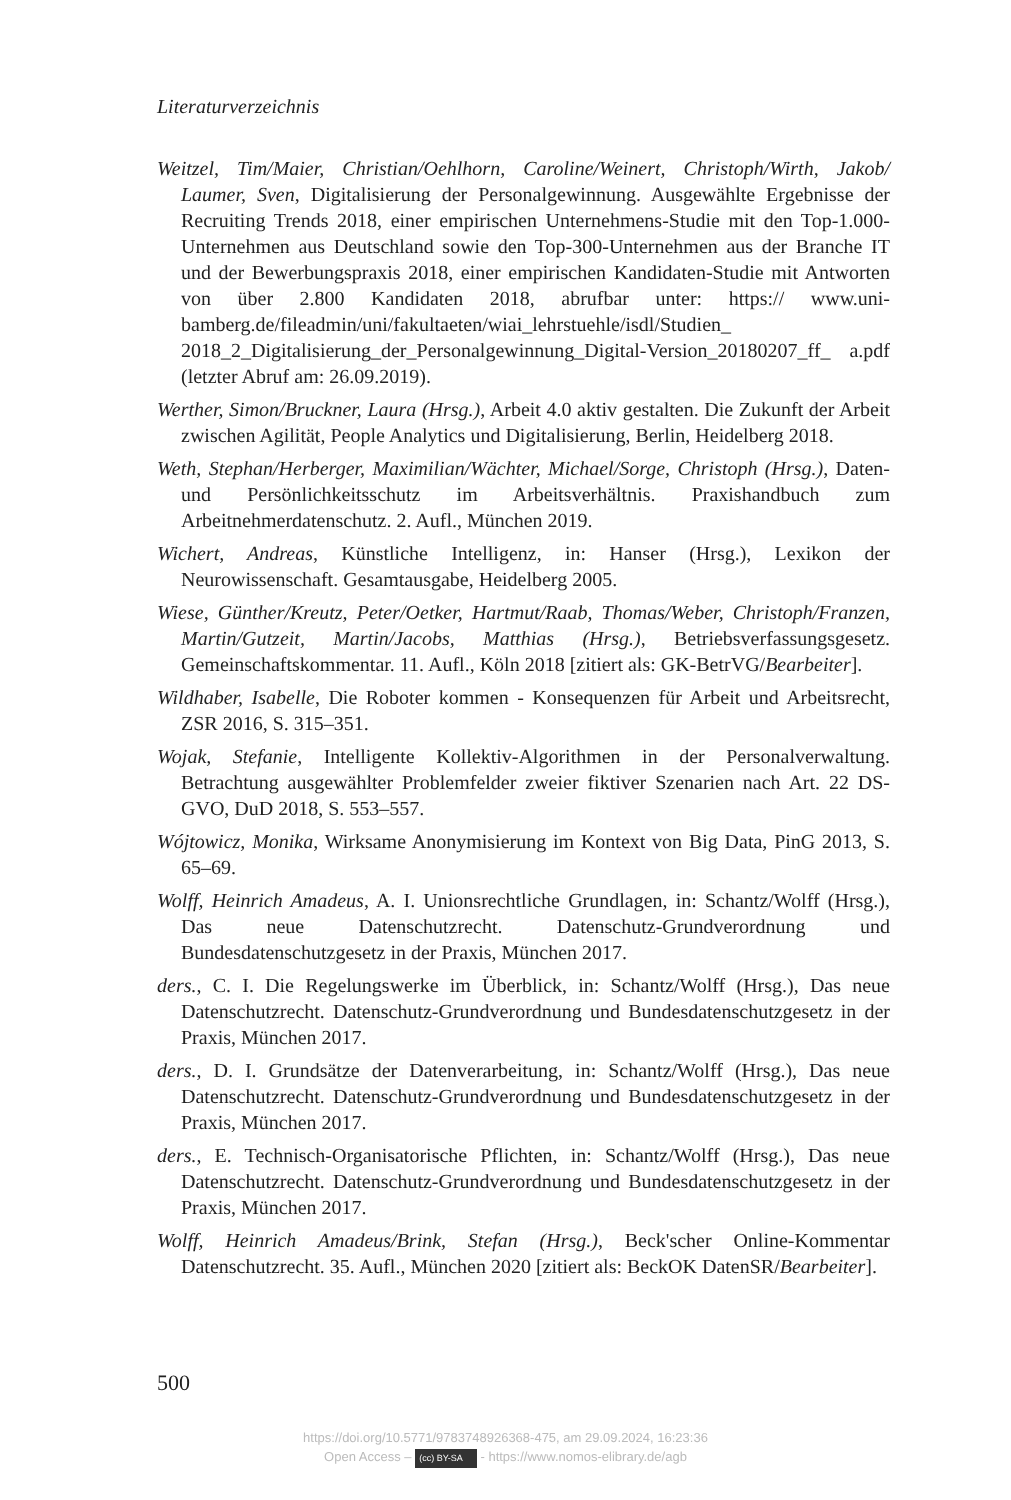Literaturverzeichnis
Weitzel, Tim/Maier, Christian/Oehlhorn, Caroline/Weinert, Christoph/Wirth, Jakob/ Laumer, Sven, Digitalisierung der Personalgewinnung. Ausgewählte Ergebnisse der Recruiting Trends 2018, einer empirischen Unternehmens-Studie mit den Top-1.000-Unternehmen aus Deutschland sowie den Top-300-Unternehmen aus der Branche IT und der Bewerbungspraxis 2018, einer empirischen Kandidaten-Studie mit Antworten von über 2.800 Kandidaten 2018, abrufbar unter: https:// www.uni-bamberg.de/fileadmin/uni/fakultaeten/wiai_lehrstuehle/isdl/Studien_ 2018_2_Digitalisierung_der_Personalgewinnung_Digital-Version_20180207_ff_ a.pdf (letzter Abruf am: 26.09.2019).
Werther, Simon/Bruckner, Laura (Hrsg.), Arbeit 4.0 aktiv gestalten. Die Zukunft der Arbeit zwischen Agilität, People Analytics und Digitalisierung, Berlin, Heidelberg 2018.
Weth, Stephan/Herberger, Maximilian/Wächter, Michael/Sorge, Christoph (Hrsg.), Daten- und Persönlichkeitsschutz im Arbeitsverhältnis. Praxishandbuch zum Arbeitnehmerdatenschutz. 2. Aufl., München 2019.
Wichert, Andreas, Künstliche Intelligenz, in: Hanser (Hrsg.), Lexikon der Neurowissenschaft. Gesamtausgabe, Heidelberg 2005.
Wiese, Günther/Kreutz, Peter/Oetker, Hartmut/Raab, Thomas/Weber, Christoph/Franzen, Martin/Gutzeit, Martin/Jacobs, Matthias (Hrsg.), Betriebsverfassungsgesetz. Gemeinschaftskommentar. 11. Aufl., Köln 2018 [zitiert als: GK-BetrVG/Bearbeiter].
Wildhaber, Isabelle, Die Roboter kommen - Konsequenzen für Arbeit und Arbeitsrecht, ZSR 2016, S. 315–351.
Wojak, Stefanie, Intelligente Kollektiv-Algorithmen in der Personalverwaltung. Betrachtung ausgewählter Problemfelder zweier fiktiver Szenarien nach Art. 22 DS-GVO, DuD 2018, S. 553–557.
Wójtowicz, Monika, Wirksame Anonymisierung im Kontext von Big Data, PinG 2013, S. 65–69.
Wolff, Heinrich Amadeus, A. I. Unionsrechtliche Grundlagen, in: Schantz/Wolff (Hrsg.), Das neue Datenschutzrecht. Datenschutz-Grundverordnung und Bundesdatenschutzgesetz in der Praxis, München 2017.
ders., C. I. Die Regelungswerke im Überblick, in: Schantz/Wolff (Hrsg.), Das neue Datenschutzrecht. Datenschutz-Grundverordnung und Bundesdatenschutzgesetz in der Praxis, München 2017.
ders., D. I. Grundsätze der Datenverarbeitung, in: Schantz/Wolff (Hrsg.), Das neue Datenschutzrecht. Datenschutz-Grundverordnung und Bundesdatenschutzgesetz in der Praxis, München 2017.
ders., E. Technisch-Organisatorische Pflichten, in: Schantz/Wolff (Hrsg.), Das neue Datenschutzrecht. Datenschutz-Grundverordnung und Bundesdatenschutzgesetz in der Praxis, München 2017.
Wolff, Heinrich Amadeus/Brink, Stefan (Hrsg.), Beck'scher Online-Kommentar Datenschutzrecht. 35. Aufl., München 2020 [zitiert als: BeckOK DatenSR/Bearbeiter].
500
https://doi.org/10.5771/9783748926368-475, am 29.09.2024, 16:23:36
Open Access – (cc) BY-SA - https://www.nomos-elibrary.de/agb